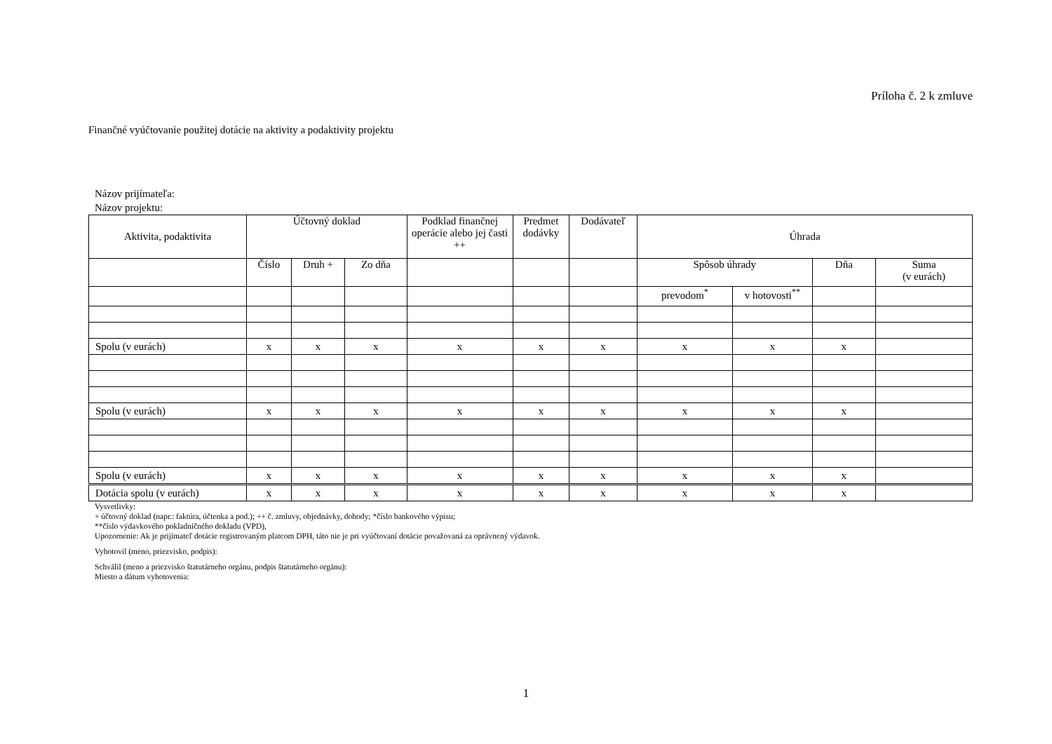Príloha č. 2 k zmluve
Finančné vyúčtovanie použitej dotácie na aktivity a podaktivity projektu
Názov prijímateľa:
Názov projektu:
| Aktivita, podaktivita | Účtovný doklad | | | Podklad finančnej operácie alebo jej časti ++ | Predmet dodávky | Dodávateľ | Úhrada | | | |
| --- | --- | --- | --- | --- | --- | --- | --- | --- | --- | --- |
| | Číslo | Druh + | Zo dňa | | | | Spôsob úhrady | | Dňa | Suma (v eurách) |
| | | | | | | | prevodom<sup>*</sup> | v hotovosti<sup>**</sup> | | |
| Spolu (v eurách) | x | x | x | x | x | x | x | x | x | |
| Spolu (v eurách) | x | x | x | x | x | x | x | x | x | |
| Spolu (v eurách) | x | x | x | x | x | x | x | x | x | |
| Dotácia spolu (v eurách) | x | x | x | x | x | x | x | x | x | |
Vysvetlivky:
+ účtovný doklad (napr.: faktúra, účtenka a pod.); ++ č. zmluvy, objednávky, dohody; *číslo bankového výpisu;
**číslo výdavkového pokladničného dokladu (VPD),
Upozornenie: Ak je prijímateľ dotácie registrovaným platcom DPH, táto nie je pri vyúčtovaní dotácie považovaná za oprávnený výdavok.
Vyhotovil (meno, priezvisko, podpis):
Schválil (meno a priezvisko štatutárneho orgánu, podpis štatutárneho orgánu):
Miesto a dátum vyhotovenia:
1